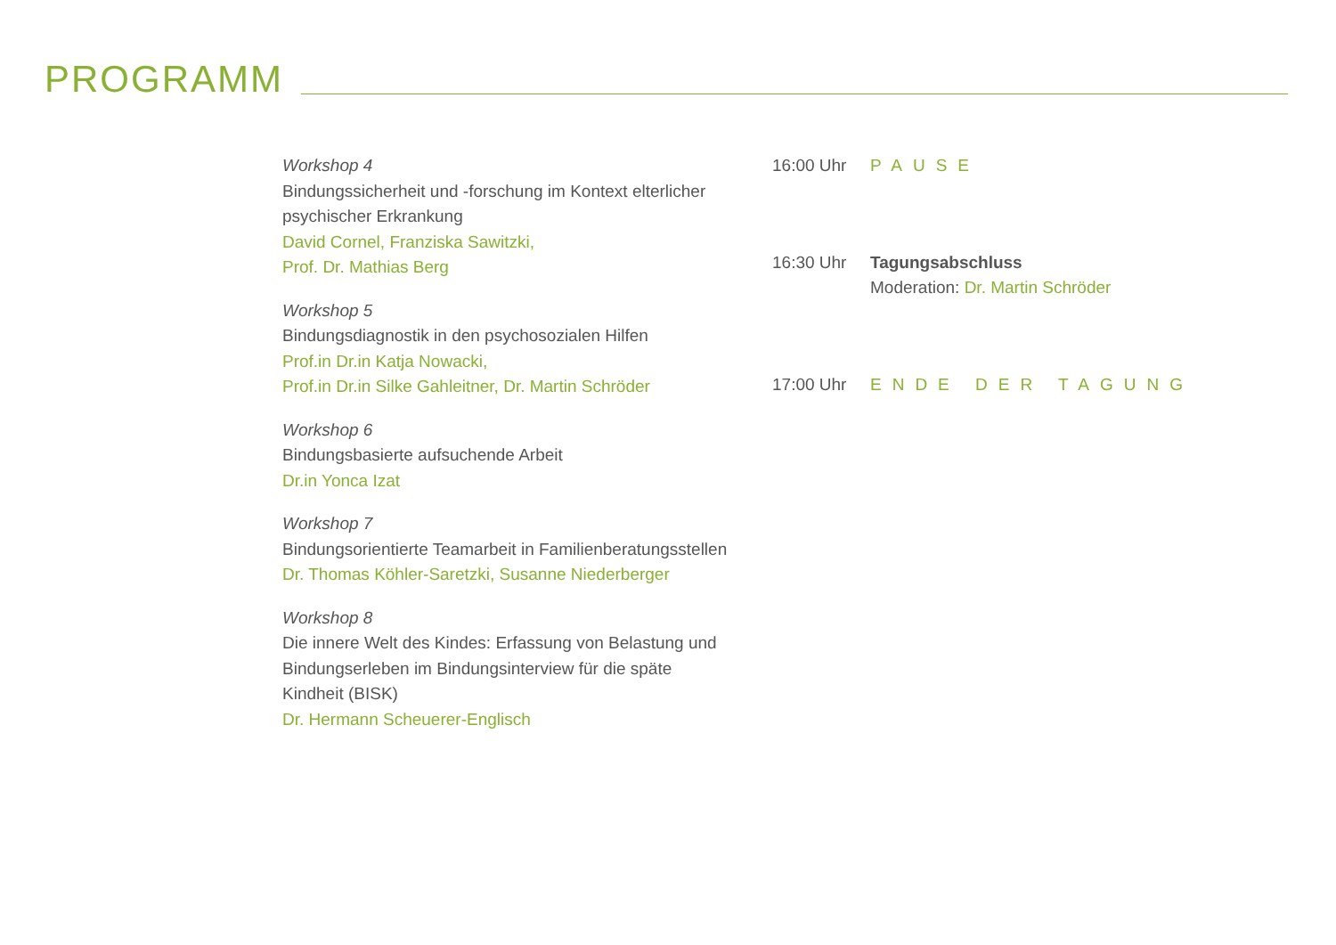PROGRAMM
Workshop 4
Bindungssicherheit und -forschung im Kontext elterlicher psychischer Erkrankung
David Cornel, Franziska Sawitzki,
Prof. Dr. Mathias Berg
Workshop 5
Bindungsdiagnostik in den psychosozialen Hilfen
Prof.in Dr.in Katja Nowacki,
Prof.in Dr.in Silke Gahleitner, Dr. Martin Schröder
Workshop 6
Bindungsbasierte aufsuchende Arbeit
Dr.in Yonca Izat
Workshop 7
Bindungsorientierte Teamarbeit in Familienberatungsstellen
Dr. Thomas Köhler-Saretzki, Susanne Niederberger
Workshop 8
Die innere Welt des Kindes: Erfassung von Belastung und Bindungserleben im Bindungsinterview für die späte Kindheit (BISK)
Dr. Hermann Scheuerer-Englisch
16:00 Uhr PAUSE
16:30 Uhr Tagungsabschluss
Moderation: Dr. Martin Schröder
17:00 Uhr ENDE DER TAGUNG